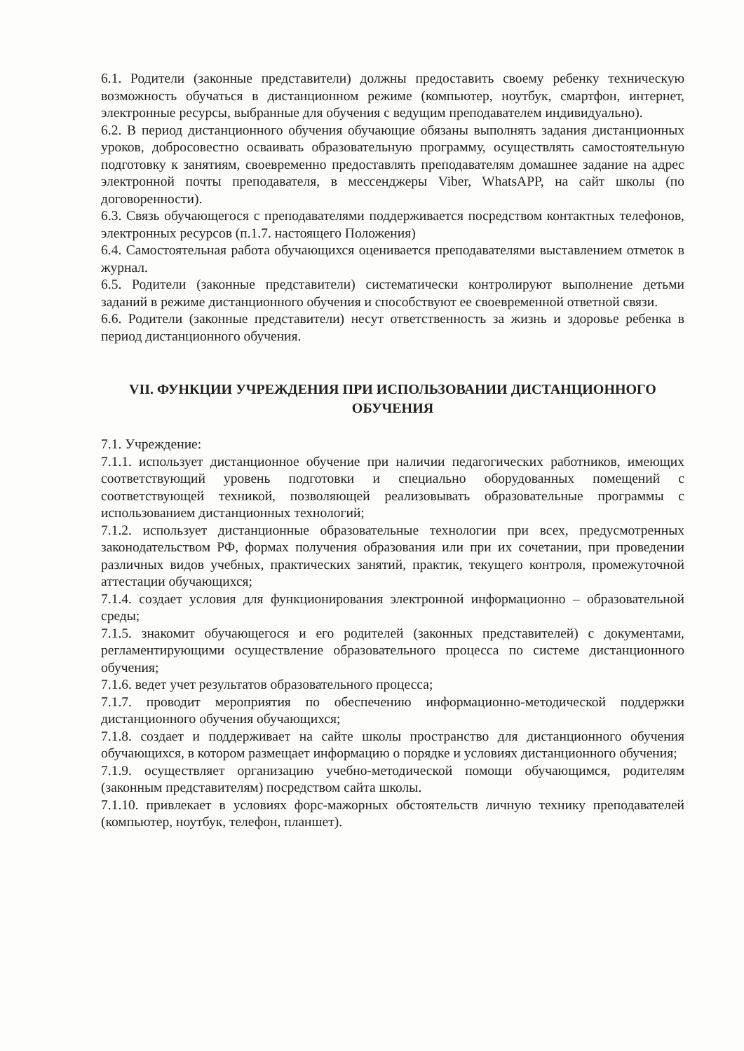6.1. Родители (законные представители) должны предоставить своему ребенку техническую возможность обучаться в дистанционном режиме (компьютер, ноутбук, смартфон, интернет, электронные ресурсы, выбранные для обучения с ведущим преподавателем индивидуально).
6.2. В период дистанционного обучения обучающие обязаны выполнять задания дистанционных уроков, добросовестно осваивать образовательную программу, осуществлять самостоятельную подготовку к занятиям, своевременно предоставлять преподавателям домашнее задание на адрес электронной почты преподавателя, в мессенджеры Viber, WhatsAPP, на сайт школы (по договоренности).
6.3. Связь обучающегося с преподавателями поддерживается посредством контактных телефонов, электронных ресурсов (п.1.7. настоящего Положения)
6.4. Самостоятельная работа обучающихся оценивается преподавателями выставлением отметок в журнал.
6.5. Родители (законные представители) систематически контролируют выполнение детьми заданий в режиме дистанционного обучения и способствуют ее своевременной ответной связи.
6.6. Родители (законные представители) несут ответственность за жизнь и здоровье ребенка в период дистанционного обучения.
VII. ФУНКЦИИ УЧРЕЖДЕНИЯ ПРИ ИСПОЛЬЗОВАНИИ ДИСТАНЦИОННОГО ОБУЧЕНИЯ
7.1. Учреждение:
7.1.1. использует дистанционное обучение при наличии педагогических работников, имеющих соответствующий уровень подготовки и специально оборудованных помещений с соответствующей техникой, позволяющей реализовывать образовательные программы с использованием дистанционных технологий;
7.1.2. использует дистанционные образовательные технологии при всех, предусмотренных законодательством РФ, формах получения образования или при их сочетании, при проведении различных видов учебных, практических занятий, практик, текущего контроля, промежуточной аттестации обучающихся;
7.1.4. создает условия для функционирования электронной информационно – образовательной среды;
7.1.5. знакомит обучающегося и его родителей (законных представителей) с документами, регламентирующими осуществление образовательного процесса по системе дистанционного обучения;
7.1.6. ведет учет результатов образовательного процесса;
7.1.7. проводит мероприятия по обеспечению информационно-методической поддержки дистанционного обучения обучающихся;
7.1.8. создает и поддерживает на сайте школы пространство для дистанционного обучения обучающихся, в котором размещает информацию о порядке и условиях дистанционного обучения;
7.1.9. осуществляет организацию учебно-методической помощи обучающимся, родителям (законным представителям) посредством сайта школы.
7.1.10. привлекает в условиях форс-мажорных обстоятельств личную технику преподавателей (компьютер, ноутбук, телефон, планшет).